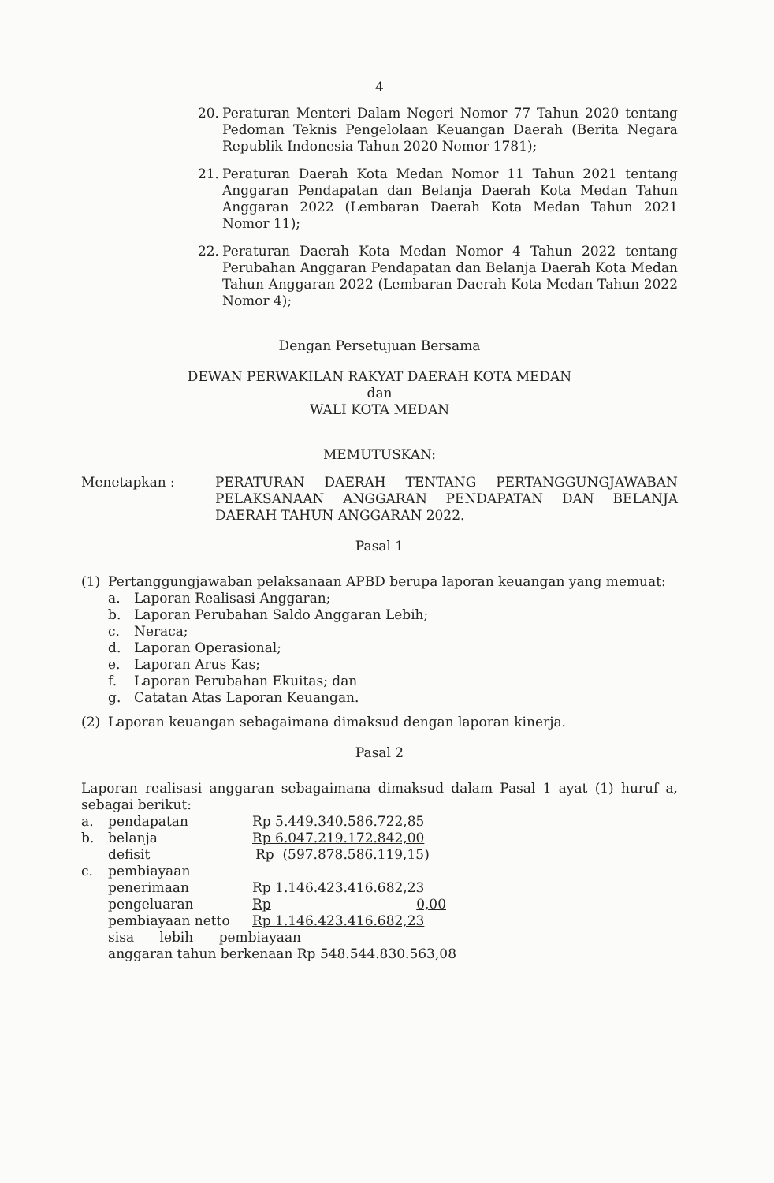4
20. Peraturan Menteri Dalam Negeri Nomor 77 Tahun 2020 tentang Pedoman Teknis Pengelolaan Keuangan Daerah (Berita Negara Republik Indonesia Tahun 2020 Nomor 1781);
21. Peraturan Daerah Kota Medan Nomor 11 Tahun 2021 tentang Anggaran Pendapatan dan Belanja Daerah Kota Medan Tahun Anggaran 2022 (Lembaran Daerah Kota Medan Tahun 2021 Nomor 11);
22. Peraturan Daerah Kota Medan Nomor 4 Tahun 2022 tentang Perubahan Anggaran Pendapatan dan Belanja Daerah Kota Medan Tahun Anggaran 2022 (Lembaran Daerah Kota Medan Tahun 2022 Nomor 4);
Dengan Persetujuan Bersama
DEWAN PERWAKILAN RAKYAT DAERAH KOTA MEDAN
dan
WALI KOTA MEDAN
MEMUTUSKAN:
Menetapkan : PERATURAN DAERAH TENTANG PERTANGGUNGJAWABAN PELAKSANAAN ANGGARAN PENDAPATAN DAN BELANJA DAERAH TAHUN ANGGARAN 2022.
Pasal 1
(1) Pertanggungjawaban pelaksanaan APBD berupa laporan keuangan yang memuat:
a. Laporan Realisasi Anggaran;
b. Laporan Perubahan Saldo Anggaran Lebih;
c. Neraca;
d. Laporan Operasional;
e. Laporan Arus Kas;
f. Laporan Perubahan Ekuitas; dan
g. Catatan Atas Laporan Keuangan.
(2) Laporan keuangan sebagaimana dimaksud dengan laporan kinerja.
Pasal 2
Laporan realisasi anggaran sebagaimana dimaksud dalam Pasal 1 ayat (1) huruf a, sebagai berikut:
a. pendapatan Rp 5.449.340.586.722,85
b. belanja Rp 6.047.219.172.842,00
defisit Rp (597.878.586.119,15)
c. pembiayaan
penerimaan Rp 1.146.423.416.682,23
pengeluaran Rp 0,00
pembiayaan netto Rp 1.146.423.416.682,23
sisa lebih pembiayaan
anggaran tahun berkenaan Rp 548.544.830.563,08